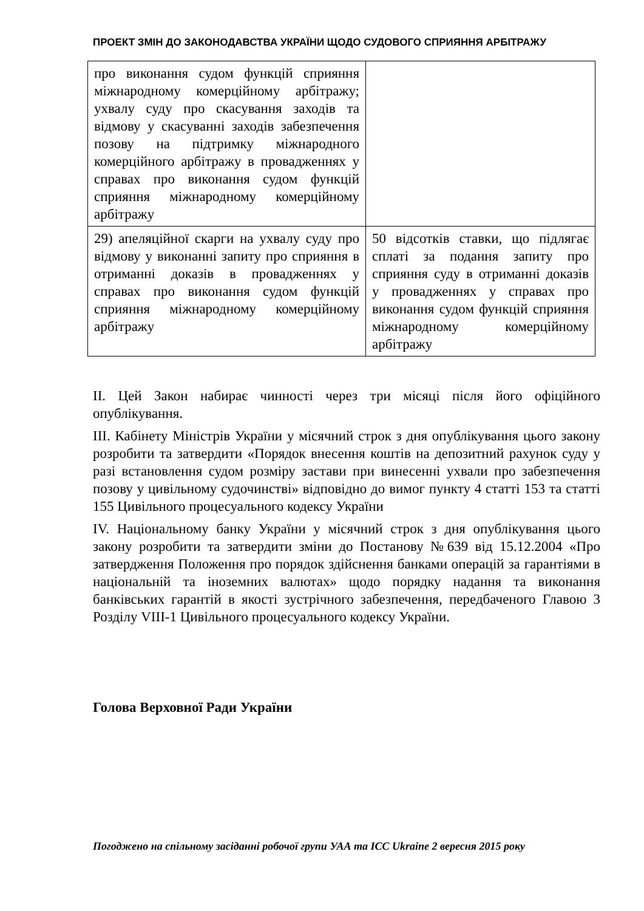ПРОЕКТ ЗМІН ДО ЗАКОНОДАВСТВА УКРАЇНИ ЩОДО СУДОВОГО СПРИЯННЯ АРБІТРАЖУ
| про виконання судом функцій сприяння міжнародному комерційному арбітражу; ухвалу суду про скасування заходів та відмову у скасуванні заходів забезпечення позову на підтримку міжнародного комерційного арбітражу в провадженнях у справах про виконання судом функцій сприяння міжнародному комерційному арбітражу | |
| 29) апеляційної скарги на ухвалу суду про відмову у виконанні запиту про сприяння в отриманні доказів в провадженнях у справах про виконання судом функцій сприяння міжнародному комерційному арбітражу | 50 відсотків ставки, що підлягає сплаті за подання запиту про сприяння суду в отриманні доказів у провадженнях у справах про виконання судом функцій сприяння міжнародному комерційному арбітражу |
ІІ. Цей Закон набирає чинності через три місяці після його офіційного опублікування.
ІІІ. Кабінету Міністрів України у місячний строк з дня опублікування цього закону розробити та затвердити «Порядок внесення коштів на депозитний рахунок суду у разі встановлення судом розміру застави при винесенні ухвали про забезпечення позову у цивільному судочинстві» відповідно до вимог пункту 4 статті 153 та статті 155 Цивільного процесуального кодексу України
IV. Національному банку України у місячний строк з дня опублікування цього закону розробити та затвердити зміни до Постанову №639 від 15.12.2004 «Про затвердження Положення про порядок здійснення банками операцій за гарантіями в національній та іноземних валютах» щодо порядку надання та виконання банківських гарантій в якості зустрічного забезпечення, передбаченого Главою 3 Розділу VIII-1 Цивільного процесуального кодексу України.
Голова Верховної Ради України
Погоджено на спільному засіданні робочої групи УАА та ICC Ukraine 2 вересня 2015 року